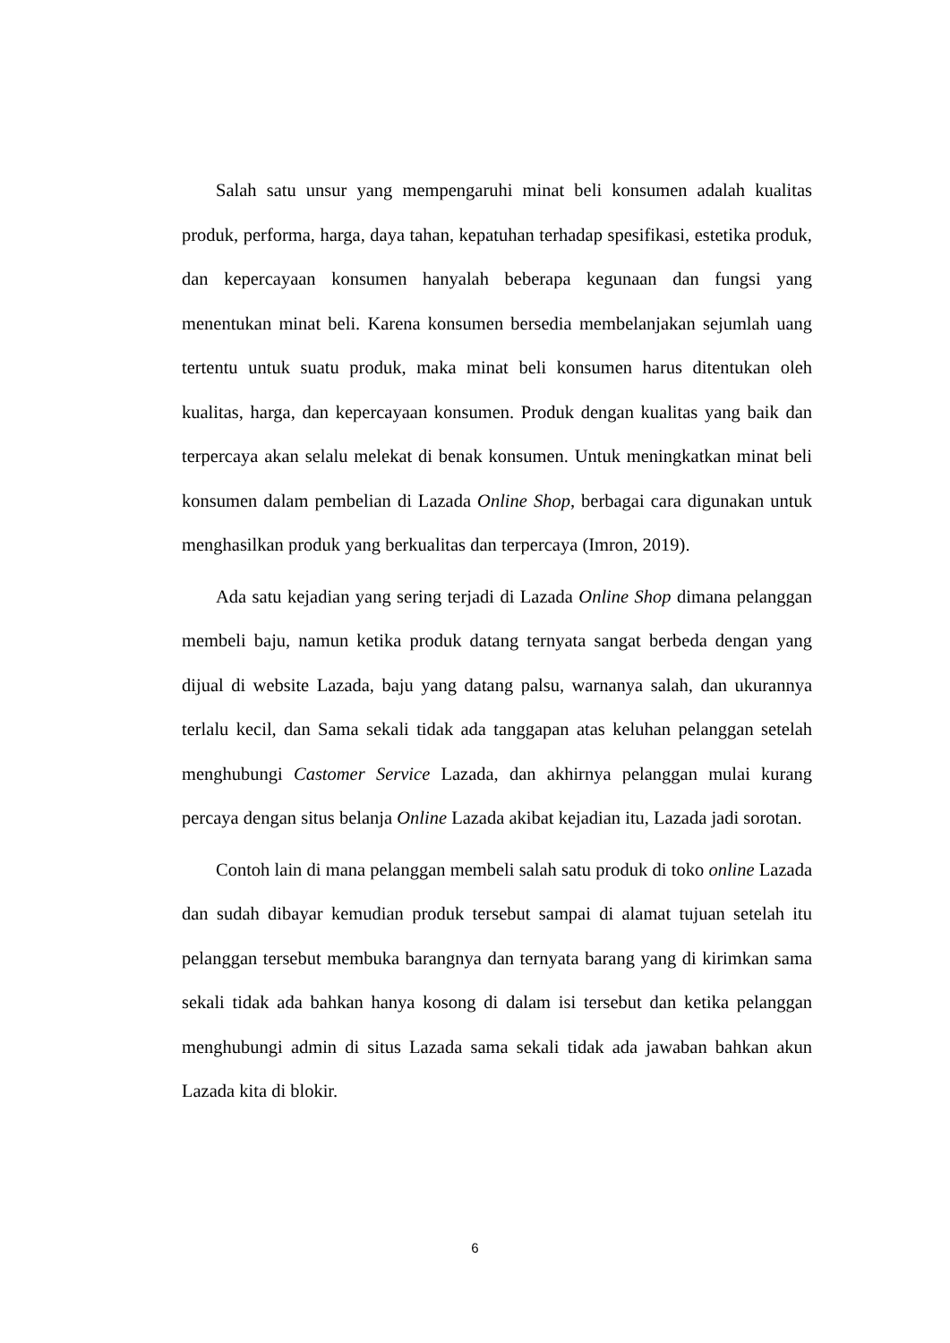Salah satu unsur yang mempengaruhi minat beli konsumen adalah kualitas produk, performa, harga, daya tahan, kepatuhan terhadap spesifikasi, estetika produk, dan kepercayaan konsumen hanyalah beberapa kegunaan dan fungsi yang menentukan minat beli. Karena konsumen bersedia membelanjakan sejumlah uang tertentu untuk suatu produk, maka minat beli konsumen harus ditentukan oleh kualitas, harga, dan kepercayaan konsumen. Produk dengan kualitas yang baik dan terpercaya akan selalu melekat di benak konsumen. Untuk meningkatkan minat beli konsumen dalam pembelian di Lazada Online Shop, berbagai cara digunakan untuk menghasilkan produk yang berkualitas dan terpercaya (Imron, 2019).
Ada satu kejadian yang sering terjadi di Lazada Online Shop dimana pelanggan membeli baju, namun ketika produk datang ternyata sangat berbeda dengan yang dijual di website Lazada, baju yang datang palsu, warnanya salah, dan ukurannya terlalu kecil, dan Sama sekali tidak ada tanggapan atas keluhan pelanggan setelah menghubungi Castomer Service Lazada, dan akhirnya pelanggan mulai kurang percaya dengan situs belanja Online Lazada akibat kejadian itu, Lazada jadi sorotan.
Contoh lain di mana pelanggan membeli salah satu produk di toko online Lazada dan sudah dibayar kemudian produk tersebut sampai di alamat tujuan setelah itu pelanggan tersebut membuka barangnya dan ternyata barang yang di kirimkan sama sekali tidak ada bahkan hanya kosong di dalam isi tersebut dan ketika pelanggan menghubungi admin di situs Lazada sama sekali tidak ada jawaban bahkan akun Lazada kita di blokir.
6